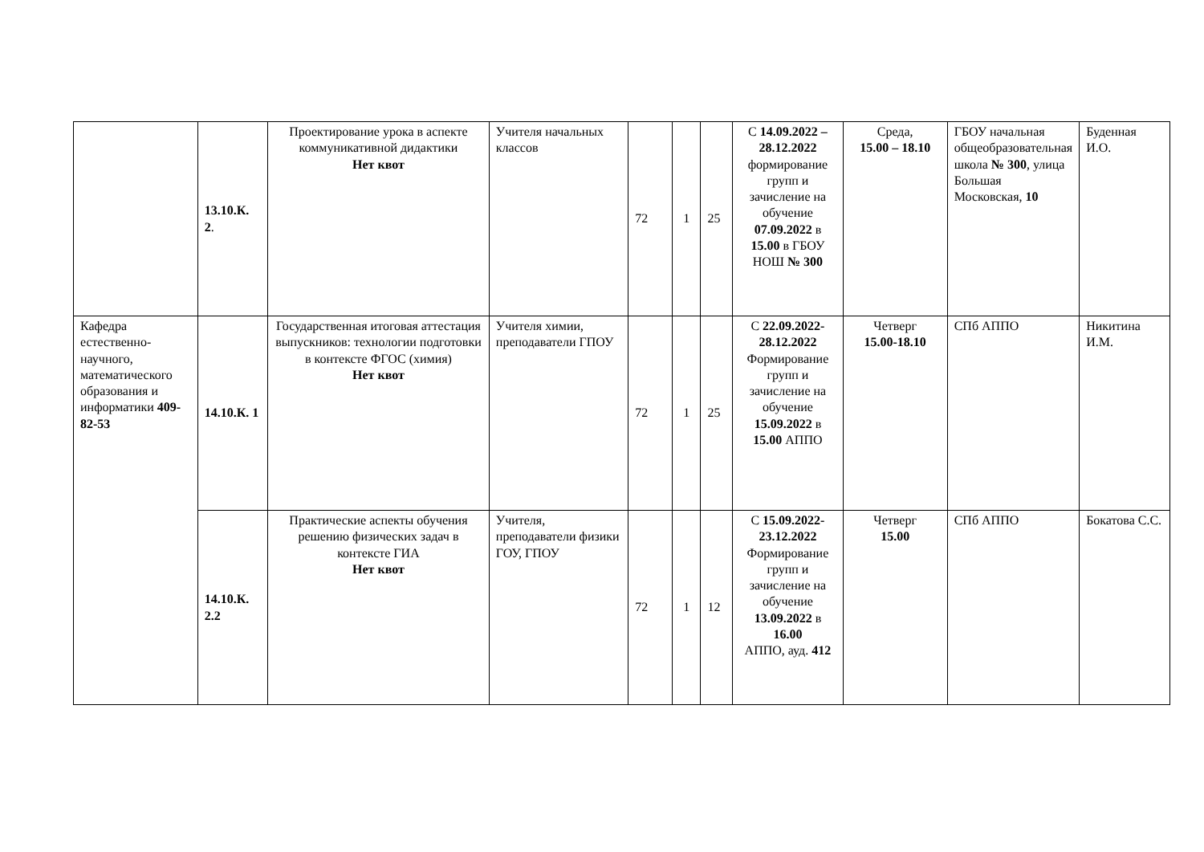| | 13.10.К. 2 . | Проектирование урока в аспекте коммуникативной дидактики Нет квот | Учителя начальных классов | 72 | 1 | 25 | С 14.09.2022 – 28.12.2022 формирование групп и зачисление на обучение 07.09.2022 в 15.00 в ГБОУ НОШ № 300 | Среда, 15.00 – 18.10 | ГБОУ начальная общеобразовательная школа № 300 , улица Большая Московская, 10 | Буденная И.О. |
| Кафедра естественно-научного, математического образования и информатики 409-82-53 | 14.10.К. 1 | Государственная итоговая аттестация выпускников: технологии подготовки в контексте ФГОС (химия) Нет квот | Учителя химии, преподаватели ГПОУ | 72 | 1 | 25 | С 22.09.2022-28.12.2022 Формирование групп и зачисление на обучение 15.09.2022 в 15.00 АППО | Четверг 15.00-18.10 | СПб АППО | Никитина И.М. |
| | 14.10.К. 2.2 | Практические аспекты обучения решению физических задач в контексте ГИА Нет квот | Учителя, преподаватели физики ГОУ, ГПОУ | 72 | 1 | 12 | С 15.09.2022-23.12.2022 Формирование групп и зачисление на обучение 13.09.2022 в 16.00 АППО, ауд. 412 | Четверг 15.00 | СПб АППО | Бокатова С.С. |